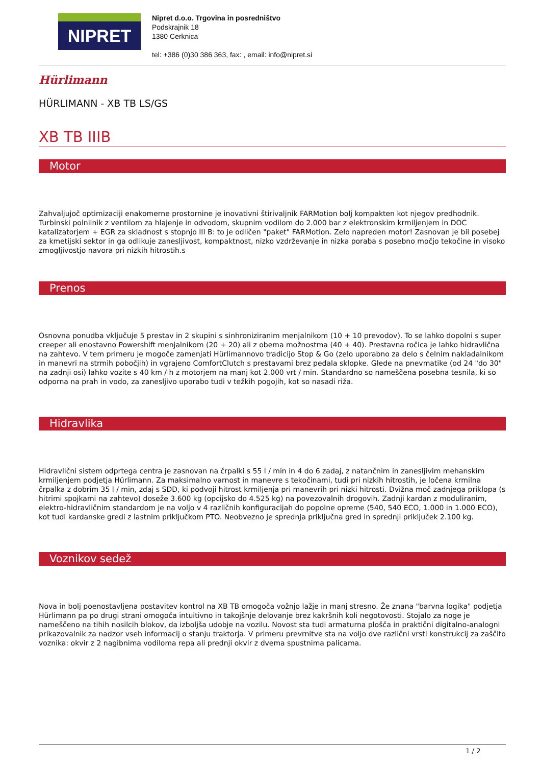NIPRET
Nipret d.o.o. Trgovina in posredništvo
Podskrajnik 18
1380 Cerknica
tel: +386 (0)30 386 363, fax: , email: info@nipret.si
Hürlimann
HÜRLIMANN - XB TB LS/GS
XB TB IIIB
Motor
Zahvaljujoč optimizaciji enakomerne prostornine je inovativni štirivaljnik FARMotion bolj kompakten kot njegov predhodnik. Turbinski polnilnik z ventilom za hlajenje in odvodom, skupnim vodilom do 2.000 bar z elektronskim krmiljenjem in DOC katalizatorjem + EGR za skladnost s stopnjo III B: to je odličen "paket" FARMotion. Zelo napreden motor! Zasnovan je bil posebej za kmetijski sektor in ga odlikuje zanesljivost, kompaktnost, nizko vzdrževanje in nizka poraba s posebno močjo tekočine in visoko zmogljivostjo navora pri nizkih hitrostih.s
Prenos
Osnovna ponudba vključuje 5 prestav in 2 skupini s sinhroniziranim menjalnikom (10 + 10 prevodov). To se lahko dopolni s super creeper ali enostavno Powershift menjalnikom (20 + 20) ali z obema možnostma (40 + 40). Prestavna ročica je lahko hidravlična na zahtevo. V tem primeru je mogoče zamenjati Hürlimannovo tradicijo Stop & Go (zelo uporabno za delo s čelnim nakladalnikom in manevri na strmih pobočjih) in vgrajeno ComfortClutch s prestavami brez pedala sklopke. Glede na pnevmatike (od 24 "do 30" na zadnji osi) lahko vozite s 40 km / h z motorjem na manj kot 2.000 vrt / min. Standardno so nameščena posebna tesnila, ki so odporna na prah in vodo, za zanesljivo uporabo tudi v težkih pogojih, kot so nasadi riža.
Hidravlika
Hidravlični sistem odprtega centra je zasnovan na črpalki s 55 l / min in 4 do 6 zadaj, z natančnim in zanesljivim mehanskim krmiljenjem podjetja Hürlimann. Za maksimalno varnost in manevre s tekočinami, tudi pri nizkih hitrostih, je ločena krmilna črpalka z dobrim 35 l / min, zdaj s SDD, ki podvoji hitrost krmiljenja pri manevrih pri nizki hitrosti. Dvižna moč zadnjega priklopa (s hitrimi spojkami na zahtevo) doseže 3.600 kg (opcijsko do 4.525 kg) na povezovalnih drogovih. Zadnji kardan z moduliranim, elektro-hidravličnim standardom je na voljo v 4 različnih konfiguracijah do popolne opreme (540, 540 ECO, 1.000 in 1.000 ECO), kot tudi kardanske gredi z lastnim priključkom PTO. Neobvezno je sprednja priključna gred in sprednji priključek 2.100 kg.
Voznikov sedež
Nova in bolj poenostavljena postavitev kontrol na XB TB omogoča vožnjo lažje in manj stresno. Že znana "barvna logika" podjetja Hürlimann pa po drugi strani omogoča intuitivno in takojšnje delovanje brez kakršnih koli negotovosti. Stojalo za noge je nameščeno na tihih nosilcih blokov, da izboljša udobje na vozilu. Novost sta tudi armaturna plošča in praktični digitalno-analogni prikazovalnik za nadzor vseh informacij o stanju traktorja. V primeru prevrnitve sta na voljo dve različni vrsti konstrukcij za zaščito voznika: okvir z 2 nagibnima vodiloma repa ali prednji okvir z dvema spustnima palicama.
1 / 2